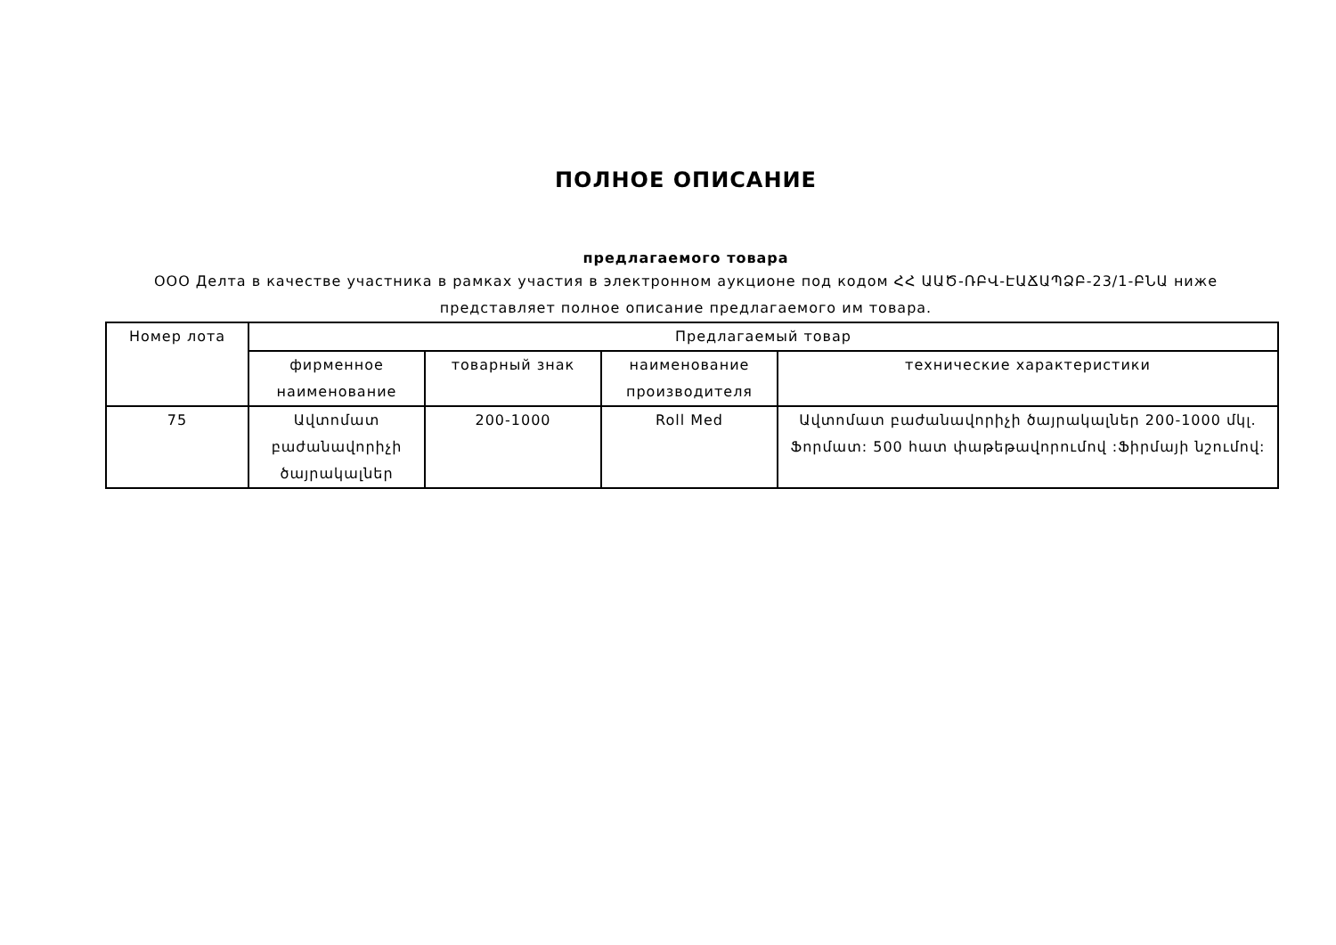ПОЛНОЕ ОПИСАНИЕ
предлагаемого товара
ООО Делта в качестве участника в рамках участия в электронном аукционе под кодом ՀՀ ԱԱԾ-ՌԲՎ-ԷԱՃԱՊՁԲ-23/1-ԲՆԱ ниже представляет полное описание предлагаемого им товара.
| Номер лота | Предлагаемый товар | | | |
| --- | --- | --- | --- | --- |
| | фирменное наименование | товарный знак | наименование производителя | технические характеристики |
| 75 | Ավտոմատ բաժանավորիչի ծայրակալներ | 200-1000 | Roll Med | Ավտոմատ բաժանավորիչի ծայրակալներ 200-1000 մկլ. Ֆորմատ: 500 հատ փաթեթավորումով :Ֆիրմայի նշումով: |